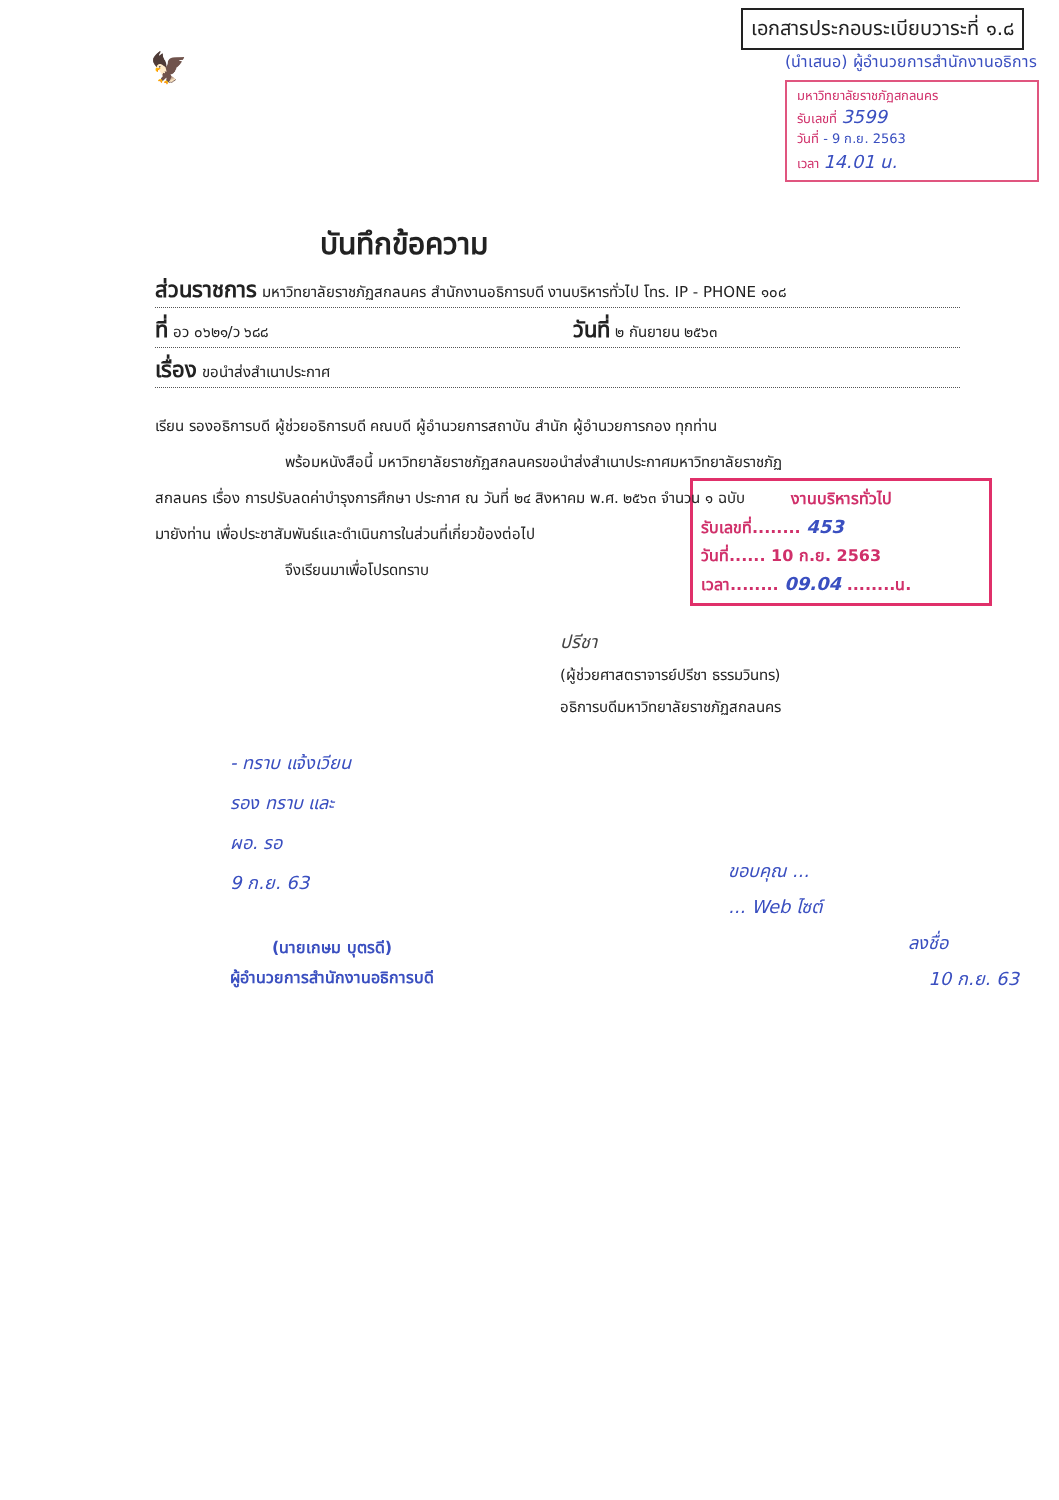เอกสารประกอบระเบียบวาระที่ ๑.๘
🦅
(นำเสนอ) ผู้อำนวยการสำนักงานอธิการ
มหาวิทยาลัยราชภัฏสกลนคร
รับเลขที่ 3599
วันที่ - 9 ก.ย. 2563
เวลา 14.01 น.
บันทึกข้อความ
ส่วนราชการ มหาวิทยาลัยราชภัฏสกลนคร สำนักงานอธิการบดี งานบริหารทั่วไป โทร. IP - PHONE ๑๐๘
ที่ อว ๐๖๒๑/ว ๖๘๘ วันที่ ๒ กันยายน ๒๕๖๓
เรื่อง ขอนำส่งสำเนาประกาศ
เรียน รองอธิการบดี ผู้ช่วยอธิการบดี คณบดี ผู้อำนวยการสถาบัน สำนัก ผู้อำนวยการกอง ทุกท่าน
พร้อมหนังสือนี้ มหาวิทยาลัยราชภัฏสกลนครขอนำส่งสำเนาประกาศมหาวิทยาลัยราชภัฏ
สกลนคร เรื่อง การปรับลดค่าบำรุงการศึกษา ประกาศ ณ วันที่ ๒๔ สิงหาคม พ.ศ. ๒๕๖๓ จำนวน ๑ ฉบับ
มายังท่าน เพื่อประชาสัมพันธ์และดำเนินการในส่วนที่เกี่ยวข้องต่อไป
จึงเรียนมาเพื่อโปรดทราบ
งานบริหารทั่วไป
รับเลขที่........ 453
วันที่...... 10 ก.ย. 2563
เวลา........ 09.04 ........น.
ปรีชา
(ผู้ช่วยศาสตราจารย์ปรีชา ธรรมวินทร)
อธิการบดีมหาวิทยาลัยราชภัฏสกลนคร
- ทราบ แจ้งเวียน
รอง ทราบ และ
ผอ. รอ
9 ก.ย. 63
(นายเกษม บุตรดี)
ผู้อำนวยการสำนักงานอธิการบดี
ขอบคุณ ...
... Web ไซต์
ลงชื่อ
10 ก.ย. 63